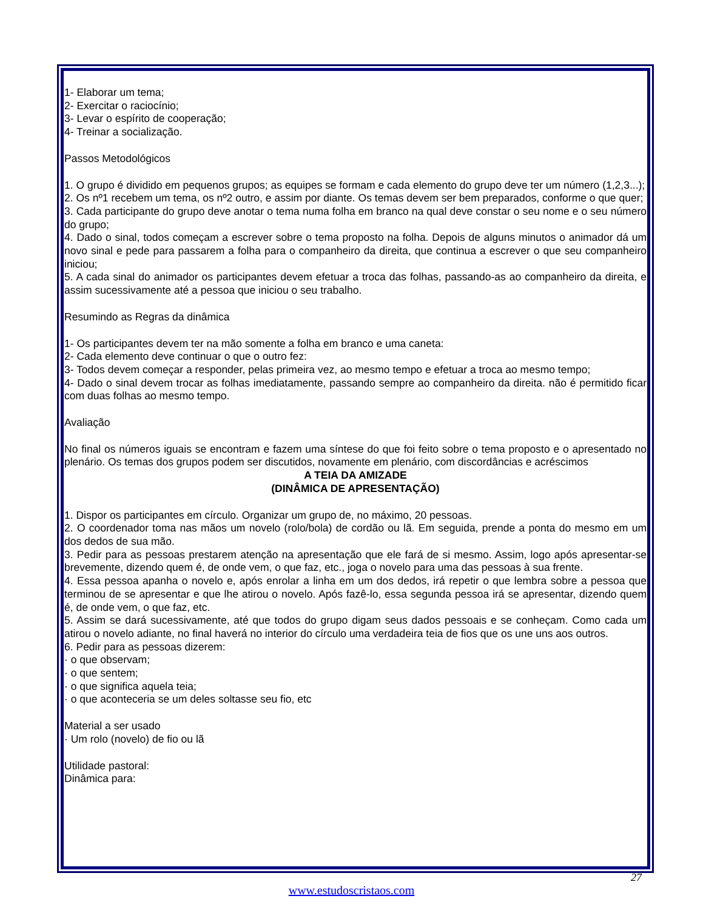1- Elaborar um tema;
2- Exercitar o raciocínio;
3- Levar o espírito de cooperação;
4- Treinar a socialização.
Passos Metodológicos
1. O grupo é dividido em pequenos grupos; as equipes se formam e cada elemento do grupo deve ter um número (1,2,3...);
2. Os nº1 recebem um tema, os nº2 outro, e assim por diante. Os temas devem ser bem preparados, conforme o que quer;
3. Cada participante do grupo deve anotar o tema numa folha em branco na qual deve constar o seu nome e o seu número do grupo;
4. Dado o sinal, todos começam a escrever sobre o tema proposto na folha. Depois de alguns minutos o animador dá um novo sinal e pede para passarem a folha para o companheiro da direita, que continua a escrever o que seu companheiro iniciou;
5. A cada sinal do animador os participantes devem efetuar a troca das folhas, passando-as ao companheiro da direita, e assim sucessivamente até a pessoa que iniciou o seu trabalho.
Resumindo as Regras da dinâmica
1- Os participantes devem ter na mão somente a folha em branco e uma caneta:
2- Cada elemento deve continuar o que o outro fez:
3- Todos devem começar a responder, pelas primeira vez, ao mesmo tempo e efetuar a troca ao mesmo tempo;
4- Dado o sinal devem trocar as folhas imediatamente, passando sempre ao companheiro da direita. não é permitido ficar com duas folhas ao mesmo tempo.
Avaliação
No final os números iguais se encontram e fazem uma síntese do que foi feito sobre o tema proposto e o apresentado no plenário. Os temas dos grupos podem ser discutidos, novamente em plenário, com discordâncias e acréscimos
A TEIA DA AMIZADE
(DINÂMICA DE APRESENTAÇÃO)
1. Dispor os participantes em círculo. Organizar um grupo de, no máximo, 20 pessoas.
2. O coordenador toma nas mãos um novelo (rolo/bola) de cordão ou lã. Em seguida, prende a ponta do mesmo em um dos dedos de sua mão.
3. Pedir para as pessoas prestarem atenção na apresentação que ele fará de si mesmo. Assim, logo após apresentar-se brevemente, dizendo quem é, de onde vem, o que faz, etc., joga o novelo para uma das pessoas à sua frente.
4. Essa pessoa apanha o novelo e, após enrolar a linha em um dos dedos, irá repetir o que lembra sobre a pessoa que terminou de se apresentar e que lhe atirou o novelo. Após fazê-lo, essa segunda pessoa irá se apresentar, dizendo quem é, de onde vem, o que faz, etc.
5. Assim se dará sucessivamente, até que todos do grupo digam seus dados pessoais e se conheçam. Como cada um atirou o novelo adiante, no final haverá no interior do círculo uma verdadeira teia de fios que os une uns aos outros.
6. Pedir para as pessoas dizerem:
· o que observam;
· o que sentem;
· o que significa aquela teia;
· o que aconteceria se um deles soltasse seu fio, etc
Material a ser usado
· Um rolo (novelo) de fio ou lã
Utilidade pastoral:
Dinâmica para:
27
www.estudoscristaos.com